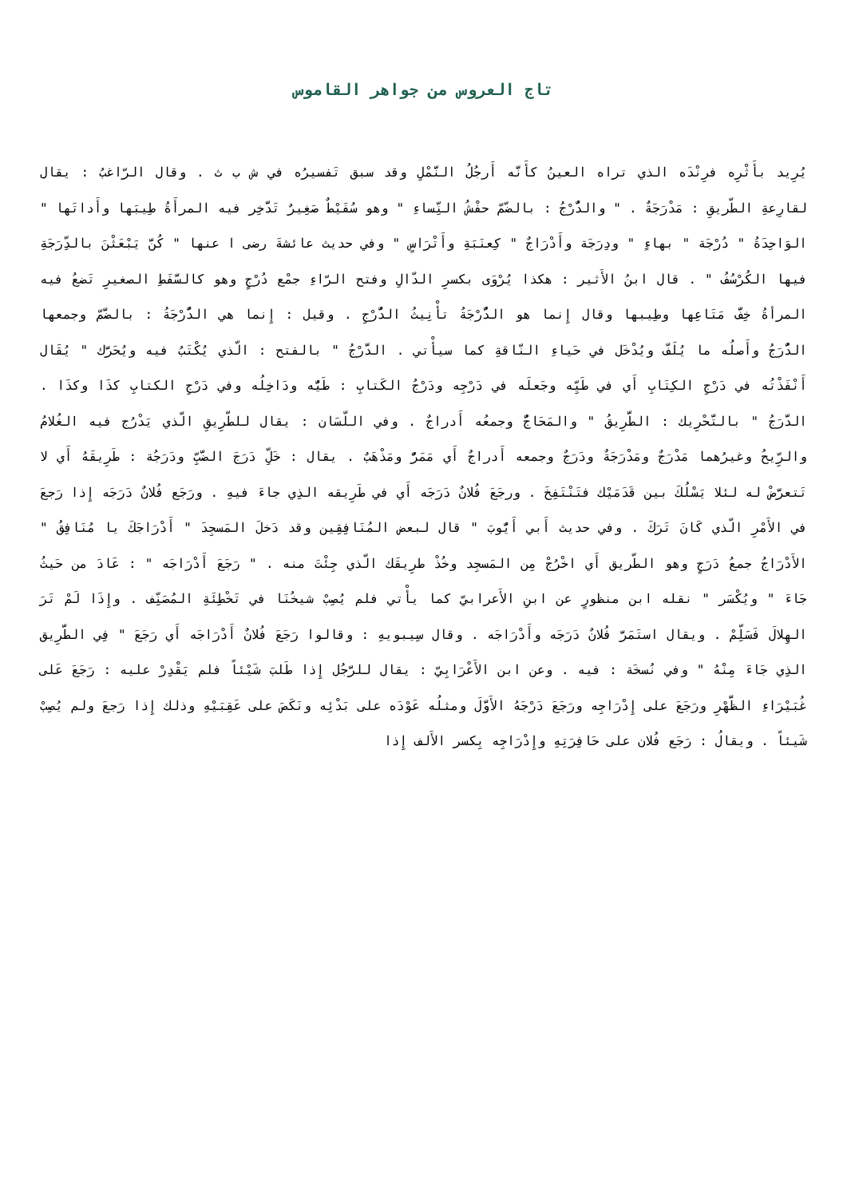تاج العروس من جواهر القاموس
يُرِيد بأَثْرِه فرِنْدَه الذي تراه العينُ كأَنَّه أَرجُلُ النَّمْلِ وقد سبق تَفسيرُه في ش ب ث . وقال الرّاغبُ : يقال لقارِعةِ الطّريقِ : مَدْرَجَةٌ . " والدُّرْجُ : بالضّمّ حفْشُ النِّساءِ " وهو سُفَيْطٌ صَغِيرٌ تَدَّخِر فيه المرأَةُ طِيبَها وأَداتَها " الوَاحِدَةُ " دُرْجَة " بهاءٍ " ودِرَجَة وأَدْرَاجٌ " كِعنَبَةِ وأَتْرَاسٍ " وفي حديث عائشةَ رضى ا عنها " كُنَّ يَبْعَثْنَ بالدِّرَجَةِ فيها الكُرْسُفُ " . قال ابنُ الأَثير : هكذا يُرْوَى بكسرِ الدّالِ وفتح الرّاءِ جمْع دُرْجٍ وهو كالسَّفَطِ الصغيرِ تَضعُ فيه المرأةُ خِفَّ مَتَاعِها وطِيبها وقال إِنما هو الدُّرْجَةُ تأْنِيثُ الدُّرْجِ . وقيل : إِنما هي الدُّرْجَةُ : بالضَّمّ وجمعها الدُّرَجُ وأَصلُه ما يُلَفّ ويُدْخَل في حَياءِ النّاقةِ كما سيأْتي . الدَّرْجُ " بالفتح : الّذي يُكْتَبُ فيه ويُحَرَّك " يُقَال أَنْفَذْتُه في دَرْجِ الكِتَابِ أَي في طَيِّه وجَعلَه في دَرْجِه ودَرْجُ الكَتابِ : طَيُّه ودَاخِلُه وفي دَرْجِ الكتابِ كذَا وكذَا . الدَّرَجُ " بالتَّحْرِيك : الطَّرِيقُ " والمَحَاجُّ وجمعُه أَدراجٌ . وفي اللّسَان : يقال للطّرِيقِ الّذي يَدْرُج فيه الغُلامُ والرِّيحُ وغيرُهما مَدْرَجٌ ومَدْرَجَةٌ ودَرَجٌ وجمعه أَدراجٌ أَي مَمَرٌّ ومَذْهَبٌ . يقال : خَلِّ دَرَجَ الضَّبِّ ودَرَجُة : طَرِيقَهُ أَي لا تَتعرَّضْ له لئلا يَسْلُكَ بين قَدَمَيْك فتَنْتَفِخَ . ورجَعَ فُلانٌ دَرَجَه أَي في طَرِيقه الذِي جاءَ فيهِ . ورَجَع فُلانٌ دَرَجَه إِذا رَجعَ في الأَمْرِ الّذي كَانَ تَرَكَ . وفي حديث أَبي أَيُّوبَ " قال لبعض المُنَافِقِين وقد دَخلَ المَسجِدَ " أَدْرَاجَكَ يا مُنَافِقُ " الأَدْرَاجُ جمعُ دَرَجٍ وهو الطّريق أَي اخْرُجْ مِن المَسجِد وخُذْ طرِيقَك الّذي جِئْتَ منه . " رَجَعَ أَدْرَاجَه " : عَادَ من حَيثُ جَاءَ " ويُكْسَر " نقله ابن منظورٍ عن ابنِ الأَعرابيّ كما يأْتي فلم يُصِبْ شيخُنَا في تَخْطِئَةِ المُصَنِّف . وإِذَا لَمْ تَرَ الهِلالَ فَسَلِّمْ . ويقال استَمَرَّ فُلانٌ دَرَجَه وأَدْرَاجَه . وقال سِيبويهِ : وقالوا رَجَعَ فُلانٌ أَدْرَاجَه أَي رَجَعَ " فِي الطَّرِيق الذِي جَاءَ مِنْهُ " وفي نُسخَة : فيه . وعن ابن الأَعْرَابِيّ : يقال للرَّجُل إِذا طَلبَ شَيْئاً فلم يَقْدِرْ عليه : رَجَعَ عَلى غُبَيْرَاءِ الظَّهْرِ ورَجَعَ على إِدْرَاجِه ورَجَعَ دَرْجَهُ الأَوَّلَ ومثلُه عَوْدَه على بَدْئِه ونَكَصَ على عَقِبَيْهِ وذلك إِذا رَجعَ ولم يُصِبْ شَيئاً . ويقالُ : رَجَع فُلان على حَافِرَتِهِ وإِدْرَاجِه بِكسر الأَلف إِذا